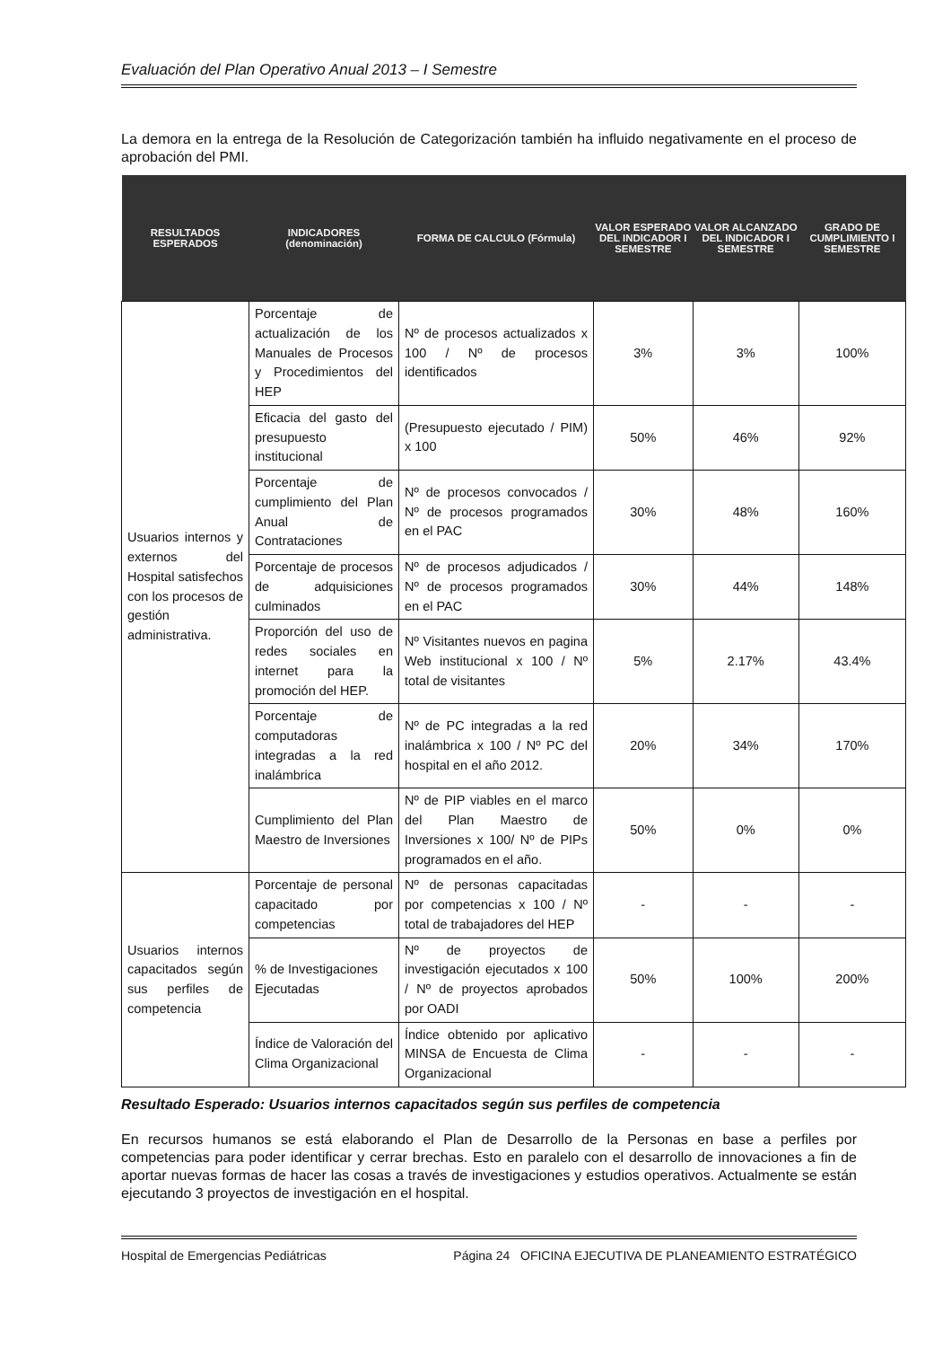Evaluación del Plan Operativo Anual 2013 – I Semestre
La demora en la entrega de la Resolución de Categorización también ha influido negativamente en el proceso de aprobación del PMI.
| RESULTADOS ESPERADOS | INDICADORES (denominación) | FORMA DE CALCULO (Fórmula) | VALOR ESPERADO DEL INDICADOR I SEMESTRE | VALOR ALCANZADO DEL INDICADOR I SEMESTRE | GRADO DE CUMPLIMIENTO I SEMESTRE |
| --- | --- | --- | --- | --- | --- |
| Usuarios internos y externos del Hospital satisfechos con los procesos de gestión administrativa. | Porcentaje de actualización de los Manuales de Procesos y Procedimientos del HEP | Nº de procesos actualizados x 100 / Nº de procesos identificados | 3% | 3% | 100% |
| | Eficacia del gasto del presupuesto institucional | (Presupuesto ejecutado / PIM) x 100 | 50% | 46% | 92% |
| | Porcentaje de cumplimiento del Plan Anual de Contrataciones | Nº de procesos convocados / Nº de procesos programados en el PAC | 30% | 48% | 160% |
| | Porcentaje de procesos de adquisiciones culminados | Nº de procesos adjudicados / Nº de procesos programados en el PAC | 30% | 44% | 148% |
| | Proporción del uso de redes sociales en internet para la promoción del HEP. | Nº Visitantes nuevos en pagina Web institucional x 100 / Nº total de visitantes | 5% | 2.17% | 43.4% |
| | Porcentaje de computadoras integradas a la red inalámbrica | Nº de PC integradas a la red inalámbrica x 100 / Nº PC del hospital en el año 2012. | 20% | 34% | 170% |
| | Cumplimiento del Plan Maestro de Inversiones | Nº de PIP viables en el marco del Plan Maestro de Inversiones x 100/ Nº de PIPs programados en el año. | 50% | 0% | 0% |
| Usuarios internos capacitados según sus perfiles de competencia | Porcentaje de personal capacitado por competencias | Nº de personas capacitadas por competencias x 100 / Nº total de trabajadores del HEP | - | - | - |
| | % de Investigaciones Ejecutadas | Nº de proyectos de investigación ejecutados x 100 / Nº de proyectos aprobados por OADI | 50% | 100% | 200% |
| | Índice de Valoración del Clima Organizacional | Índice obtenido por aplicativo MINSA de Encuesta de Clima Organizacional | - | - | - |
Resultado Esperado: Usuarios internos capacitados según sus perfiles de competencia
En recursos humanos se está elaborando el Plan de Desarrollo de la Personas en base a perfiles por competencias para poder identificar y cerrar brechas. Esto en paralelo con el desarrollo de innovaciones a fin de aportar nuevas formas de hacer las cosas a través de investigaciones y estudios operativos. Actualmente se están ejecutando 3 proyectos de investigación en el hospital.
Hospital de Emergencias Pediátricas Página 24 OFICINA EJECUTIVA DE PLANEAMIENTO ESTRATÉGICO